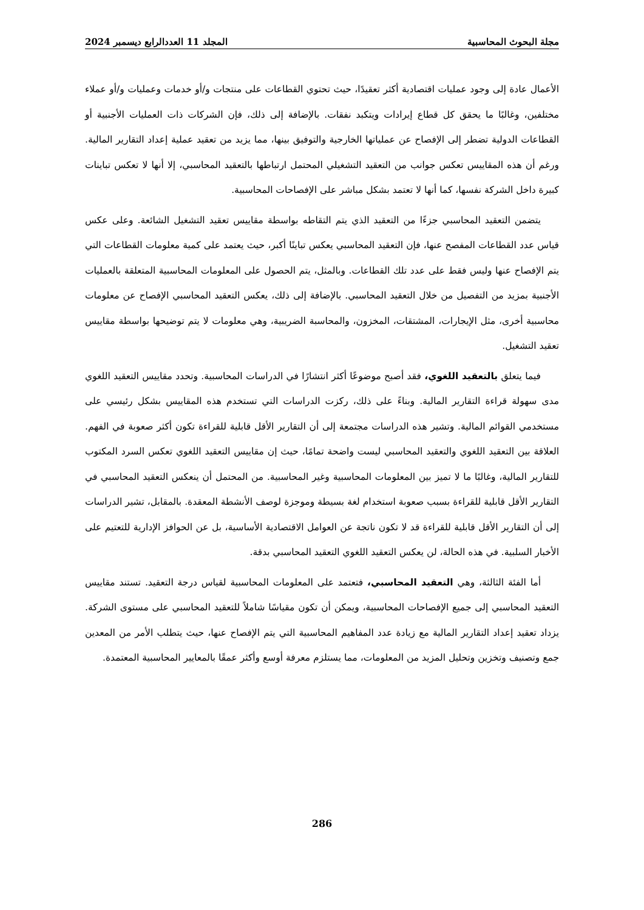مجلة البحوث المحاسبية المجلد 11 العددالرابع ديسمبر 2024
الأعمال عادة إلى وجود عمليات اقتصادية أكثر تعقيدًا، حيث تحتوي القطاعات على منتجات و/أو خدمات وعمليات و/أو عملاء مختلفين، وغالبًا ما يحقق كل قطاع إيرادات ويتكبد نفقات. بالإضافة إلى ذلك، فإن الشركات ذات العمليات الأجنبية أو القطاعات الدولية تضطر إلى الإفصاح عن عملياتها الخارجية والتوفيق بينها، مما يزيد من تعقيد عملية إعداد التقارير المالية. ورغم أن هذه المقاييس تعكس جوانب من التعقيد التشغيلي المحتمل ارتباطها بالتعقيد المحاسبي، إلا أنها لا تعكس تباينات كبيرة داخل الشركة نفسها، كما أنها لا تعتمد بشكل مباشر على الإفصاحات المحاسبية.
يتضمن التعقيد المحاسبي جزءًا من التعقيد الذي يتم التقاطه بواسطة مقاييس تعقيد التشغيل الشائعة. وعلى عكس قياس عدد القطاعات المفصح عنها، فإن التعقيد المحاسبي يعكس تباينًا أكبر، حيث يعتمد على كمية معلومات القطاعات التي يتم الإفصاح عنها وليس فقط على عدد تلك القطاعات. وبالمثل، يتم الحصول على المعلومات المحاسبية المتعلقة بالعمليات الأجنبية بمزيد من التفصيل من خلال التعقيد المحاسبي. بالإضافة إلى ذلك، يعكس التعقيد المحاسبي الإفصاح عن معلومات محاسبية أخرى، مثل الإيجارات، المشتقات، المخزون، والمحاسبة الضريبية، وهي معلومات لا يتم توضيحها بواسطة مقاييس تعقيد التشغيل.
فيما يتعلق بالتعقيد اللغوي، فقد أصبح موضوعًا أكثر انتشارًا في الدراسات المحاسبية. وتحدد مقاييس التعقيد اللغوي مدى سهولة قراءة التقارير المالية. وبناءً على ذلك، ركزت الدراسات التي تستخدم هذه المقاييس بشكل رئيسي على مستخدمي القوائم المالية. وتشير هذه الدراسات مجتمعة إلى أن التقارير الأقل قابلية للقراءة تكون أكثر صعوبة في الفهم. العلاقة بين التعقيد اللغوي والتعقيد المحاسبي ليست واضحة تمامًا، حيث إن مقاييس التعقيد اللغوي تعكس السرد المكتوب للتقارير المالية، وغالبًا ما لا تميز بين المعلومات المحاسبية وغير المحاسبية. من المحتمل أن ينعكس التعقيد المحاسبي في التقارير الأقل قابلية للقراءة بسبب صعوبة استخدام لغة بسيطة وموجزة لوصف الأنشطة المعقدة. بالمقابل، تشير الدراسات إلى أن التقارير الأقل قابلية للقراءة قد لا تكون ناتجة عن العوامل الاقتصادية الأساسية، بل عن الحوافز الإدارية للتعتيم على الأخبار السلبية. في هذه الحالة، لن يعكس التعقيد اللغوي التعقيد المحاسبي بدقة.
أما الفئة الثالثة، وهي التعقيد المحاسبي، فتعتمد على المعلومات المحاسبية لقياس درجة التعقيد. تستند مقاييس التعقيد المحاسبي إلى جميع الإفصاحات المحاسبية، ويمكن أن تكون مقياسًا شاملاً للتعقيد المحاسبي على مستوى الشركة. يزداد تعقيد إعداد التقارير المالية مع زيادة عدد المفاهيم المحاسبية التي يتم الإفصاح عنها، حيث يتطلب الأمر من المعدين جمع وتصنيف وتخزين وتحليل المزيد من المعلومات، مما يستلزم معرفة أوسع وأكثر عمقًا بالمعايير المحاسبية المعتمدة.
286